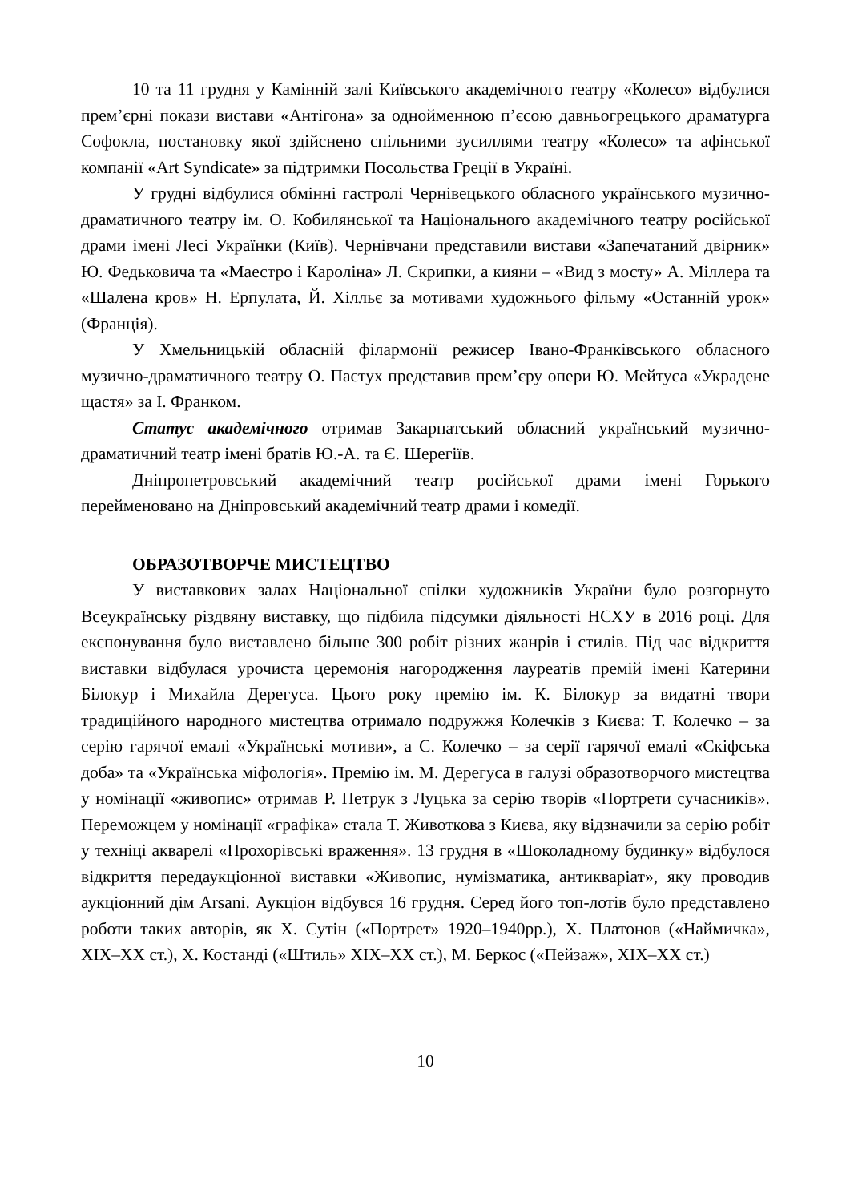10 та 11 грудня у Камінній залі Київського академічного театру «Колесо» відбулися прем’єрні покази вистави «Антігона» за однойменною п’єсою давньогрецького драматурга Софокла, постановку якої здійснено спільними зусиллями театру «Колесо» та афінської компанії «Art Syndicate» за підтримки Посольства Греції в Україні.
У грудні відбулися обмінні гастролі Чернівецького обласного українського музично-драматичного театру ім. О. Кобилянської та Національного академічного театру російської драми імені Лесі Українки (Київ). Чернівчани представили вистави «Запечатаний двірник» Ю. Федьковича та «Маестро і Кароліна» Л. Скрипки, а кияни – «Вид з мосту» А. Міллера та «Шалена кров» Н. Ерпулата, Й. Хілльє за мотивами художнього фільму «Останній урок» (Франція).
У Хмельницькій обласній філармонії режисер Івано-Франківського обласного музично-драматичного театру О. Пастух представив прем’єру опери Ю. Мейтуса «Украдене щастя» за І. Франком.
Статус академічного отримав Закарпатський обласний український музично-драматичний театр імені братів Ю.-А. та Є. Шерегіїв.
Дніпропетровський академічний театр російської драми імені Горького перейменовано на Дніпровський академічний театр драми і комедії.
ОБРАЗОТВОРЧЕ МИСТЕЦТВО
У виставкових залах Національної спілки художників України було розгорнуто Всеукраїнську різдвяну виставку, що підбила підсумки діяльності НСХУ в 2016 році. Для експонування було виставлено більше 300 робіт різних жанрів і стилів. Під час відкриття виставки відбулася урочиста церемонія нагородження лауреатів премій імені Катерини Білокур і Михайла Дерегуса. Цього року премію ім. К. Білокур за видатні твори традиційного народного мистецтва отримало подружжя Колечків з Києва: Т. Колечко – за серію гарячої емалі «Українські мотиви», а С. Колечко – за серії гарячої емалі «Скіфська доба» та «Українська міфологія». Премію ім. М. Дерегуса в галузі образотворчого мистецтва у номінації «живопис» отримав Р. Петрук з Луцька за серію творів «Портрети сучасників». Переможцем у номінації «графіка» стала Т. Животкова з Києва, яку відзначили за серію робіт у техніці акварелі «Прохорівські враження». 13 грудня в «Шоколадному будинку» відбулося відкриття передаукціонної виставки «Живопис, нумізматика, антикваріат», яку проводив аукціонний дім Arsani. Аукціон відбувся 16 грудня. Серед його топ-лотів було представлено роботи таких авторів, як Х. Сутін («Портрет» 1920–1940рр.), Х. Платонов («Наймичка», XIX–XX ст.), Х. Костанді («Штиль» XIX–XX ст.), М. Беркос («Пейзаж», XIX–XX ст.)
10